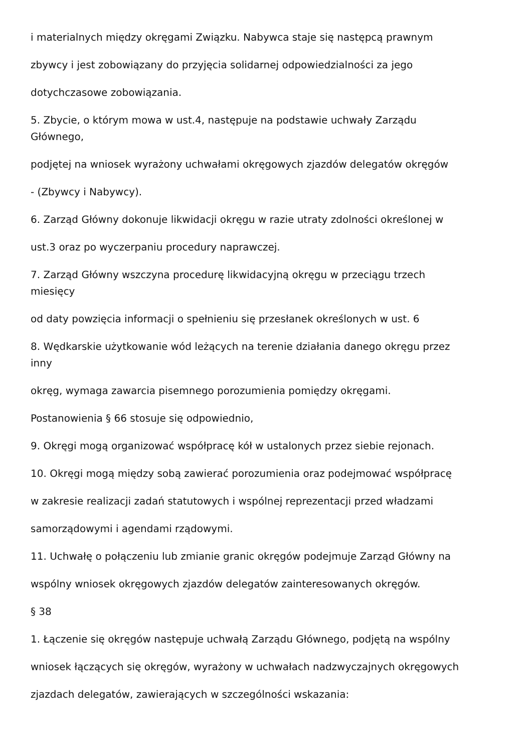i materialnych między okręgami Związku. Nabywca staje się następcą prawnym
zbywcy i jest zobowiązany do przyjęcia solidarnej odpowiedzialności za jego
dotychczasowe zobowiązania.
5. Zbycie, o którym mowa w ust.4, następuje na podstawie uchwały Zarządu
Głównego,
podjętej na wniosek wyrażony uchwałami okręgowych zjazdów delegatów okręgów
- (Zbywcy i Nabywcy).
6. Zarząd Główny dokonuje likwidacji okręgu w razie utraty zdolności określonej w
ust.3 oraz po wyczerpaniu procedury naprawczej.
7. Zarząd Główny wszczyna procedurę likwidacyjną okręgu w przeciągu trzech
miesięcy
od daty powzięcia informacji o spełnieniu się przesłanek określonych w ust. 6
8. Wędkarskie użytkowanie wód leżących na terenie działania danego okręgu przez
inny
okręg, wymaga zawarcia pisemnego porozumienia pomiędzy okręgami.
Postanowienia § 66 stosuje się odpowiednio,
9. Okręgi mogą organizować współpracę kół w ustalonych przez siebie rejonach.
10. Okręgi mogą między sobą zawierać porozumienia oraz podejmować współpracę
w zakresie realizacji zadań statutowych i wspólnej reprezentacji przed władzami
samorządowymi i agendami rządowymi.
11. Uchwałę o połączeniu lub zmianie granic okręgów podejmuje Zarząd Główny na
wspólny wniosek okręgowych zjazdów delegatów zainteresowanych okręgów.
§ 38
1. Łączenie się okręgów następuje uchwałą Zarządu Głównego, podjętą na wspólny
wniosek łączących się okręgów, wyrażony w uchwałach nadzwyczajnych okręgowych
zjazdach delegatów, zawierających w szczególności wskazania: